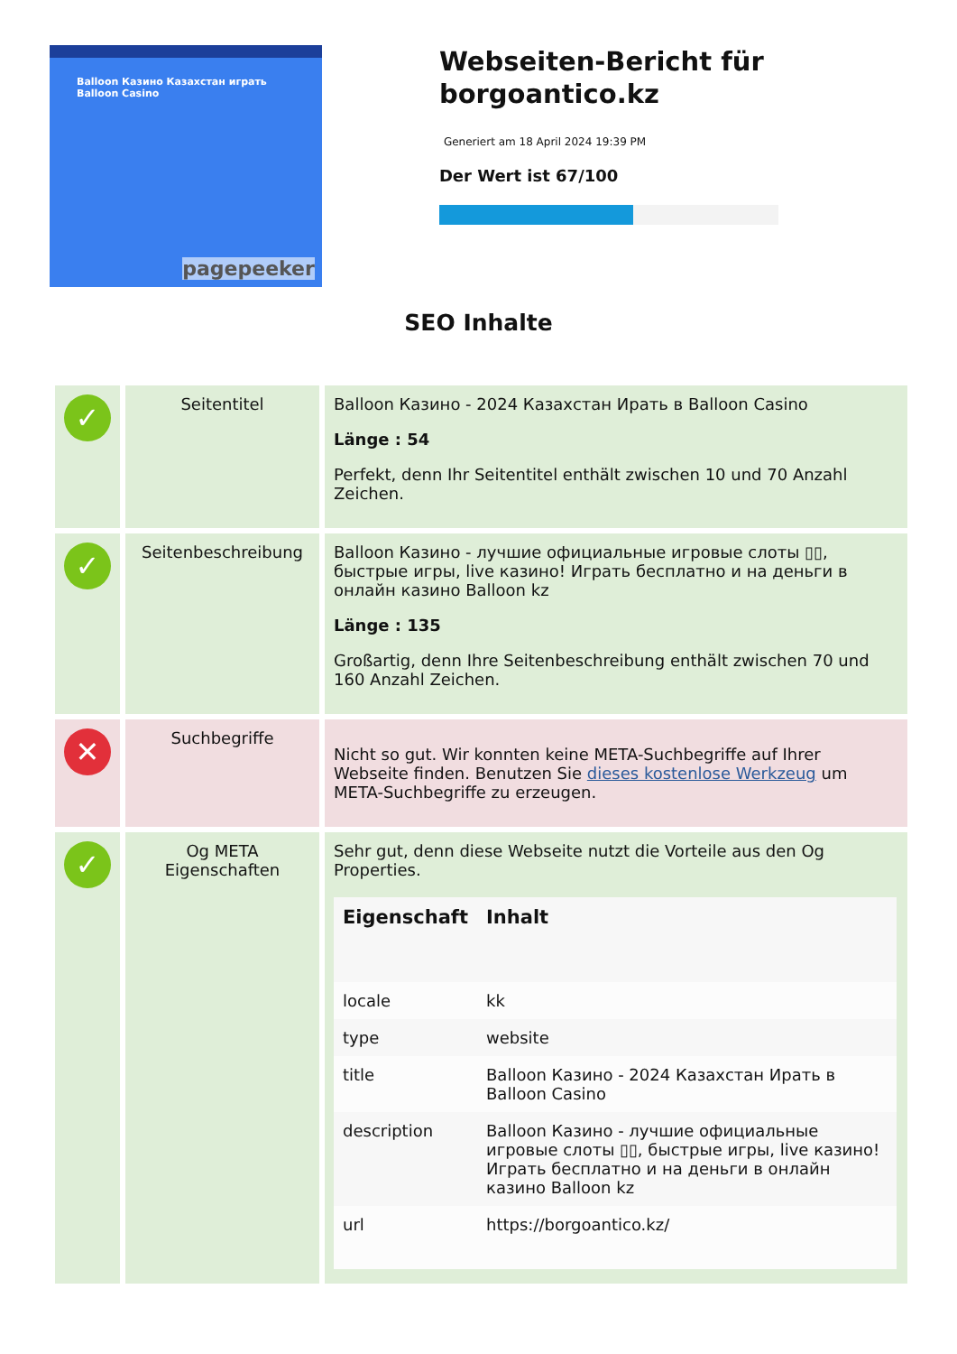Balloon Казино Казахстан играть Balloon Casino
pagepeeker
Webseiten-Bericht für borgoantico.kz
Generiert am 18 April 2024 19:39 PM
Der Wert ist 67/100
SEO Inhalte
| ✓ | Seitentitel | Balloon Казино - 2024 Казахстан Ирать в Balloon Casino Länge : 54 Perfekt, denn Ihr Seitentitel enthält zwischen 10 und 70 Anzahl Zeichen. |
| ✓ | Seitenbeschreibung | Balloon Казино - лучшие официальные игровые слоты ▯▯, быстрые игры, live казино! Играть бесплатно и на деньги в онлайн казино Balloon kz Länge : 135 Großartig, denn Ihre Seitenbeschreibung enthält zwischen 70 und 160 Anzahl Zeichen. |
| ✕ | Suchbegriffe | Nicht so gut. Wir konnten keine META-Suchbegriffe auf Ihrer Webseite finden. Benutzen Sie dieses kostenlose Werkzeug um META-Suchbegriffe zu erzeugen. |
| ✓ | Og META Eigenschaften | Sehr gut, denn diese Webseite nutzt die Vorteile aus den Og Properties. / Eigenschaft / Inhalt / / --- / --- / / locale / kk / / type / website / / title / Balloon Казино - 2024 Казахстан Ирать в Balloon Casino / / description / Balloon Казино - лучшие официальные игровые слоты ▯▯, быстрые игры, live казино! Играть бесплатно и на деньги в онлайн казино Balloon kz / / url / https://borgoantico.kz/ / |